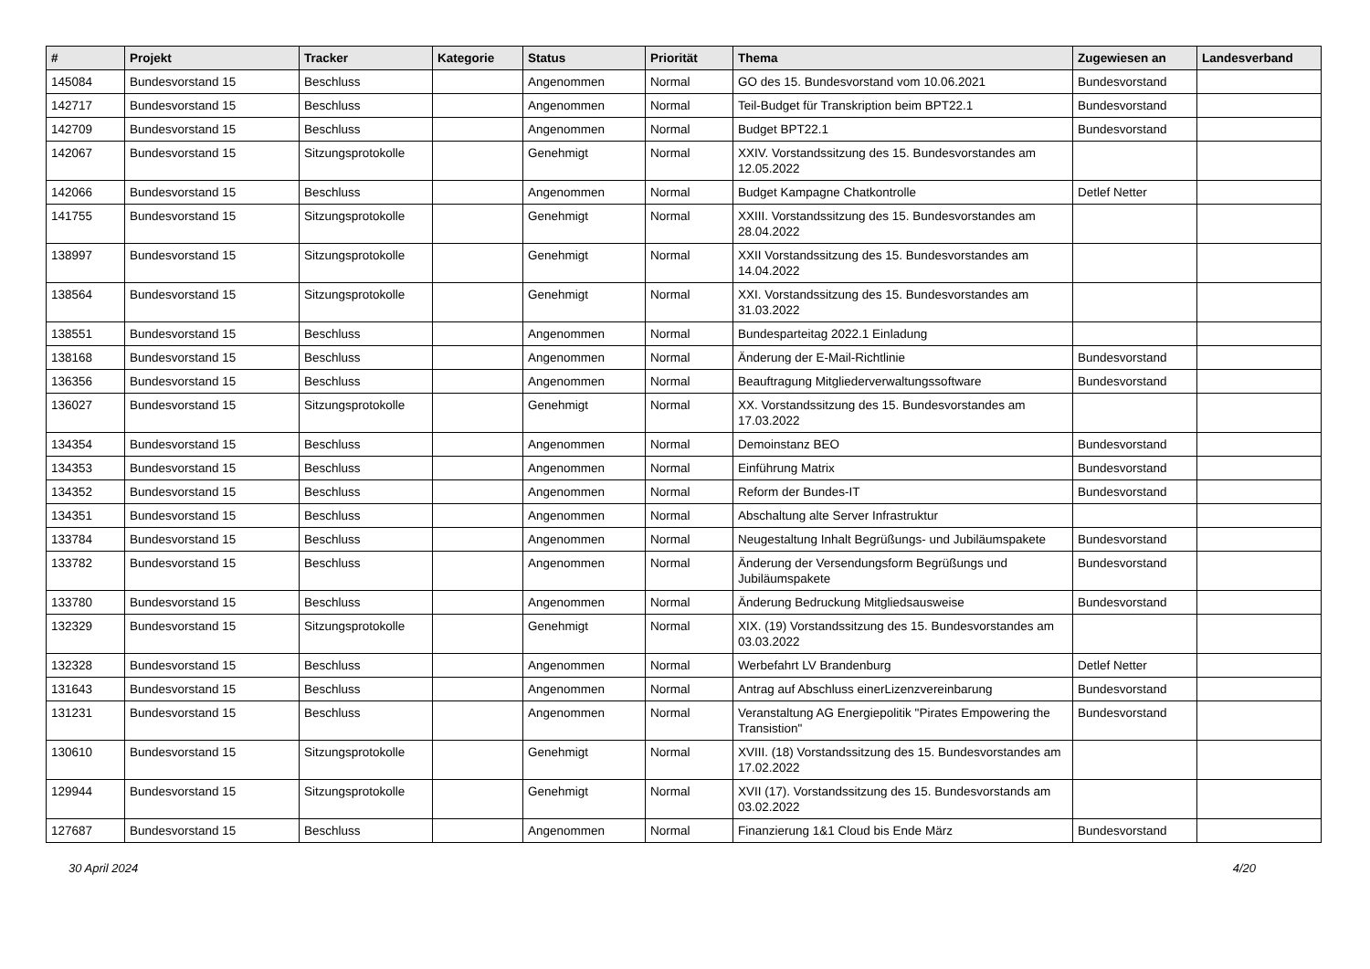| # | Projekt | Tracker | Kategorie | Status | Priorität | Thema | Zugewiesen an | Landesverband |
| --- | --- | --- | --- | --- | --- | --- | --- | --- |
| 145084 | Bundesvorstand 15 | Beschluss | | Angenommen | Normal | GO des 15. Bundesvorstand vom 10.06.2021 | Bundesvorstand | |
| 142717 | Bundesvorstand 15 | Beschluss | | Angenommen | Normal | Teil-Budget für Transkription beim BPT22.1 | Bundesvorstand | |
| 142709 | Bundesvorstand 15 | Beschluss | | Angenommen | Normal | Budget BPT22.1 | Bundesvorstand | |
| 142067 | Bundesvorstand 15 | Sitzungsprotokolle | | Genehmigt | Normal | XXIV. Vorstandssitzung des 15. Bundesvorstandes am 12.05.2022 | | |
| 142066 | Bundesvorstand 15 | Beschluss | | Angenommen | Normal | Budget Kampagne Chatkontrolle | Detlef Netter | |
| 141755 | Bundesvorstand 15 | Sitzungsprotokolle | | Genehmigt | Normal | XXIII. Vorstandssitzung des 15. Bundesvorstandes am 28.04.2022 | | |
| 138997 | Bundesvorstand 15 | Sitzungsprotokolle | | Genehmigt | Normal | XXII Vorstandssitzung des 15. Bundesvorstandes am 14.04.2022 | | |
| 138564 | Bundesvorstand 15 | Sitzungsprotokolle | | Genehmigt | Normal | XXI. Vorstandssitzung des 15. Bundesvorstandes am 31.03.2022 | | |
| 138551 | Bundesvorstand 15 | Beschluss | | Angenommen | Normal | Bundesparteitag 2022.1 Einladung | | |
| 138168 | Bundesvorstand 15 | Beschluss | | Angenommen | Normal | Änderung der E-Mail-Richtlinie | Bundesvorstand | |
| 136356 | Bundesvorstand 15 | Beschluss | | Angenommen | Normal | Beauftragung Mitgliederverwaltungssoftware | Bundesvorstand | |
| 136027 | Bundesvorstand 15 | Sitzungsprotokolle | | Genehmigt | Normal | XX. Vorstandssitzung des 15. Bundesvorstandes am 17.03.2022 | | |
| 134354 | Bundesvorstand 15 | Beschluss | | Angenommen | Normal | Demoinstanz BEO | Bundesvorstand | |
| 134353 | Bundesvorstand 15 | Beschluss | | Angenommen | Normal | Einführung Matrix | Bundesvorstand | |
| 134352 | Bundesvorstand 15 | Beschluss | | Angenommen | Normal | Reform der Bundes-IT | Bundesvorstand | |
| 134351 | Bundesvorstand 15 | Beschluss | | Angenommen | Normal | Abschaltung alte Server Infrastruktur | | |
| 133784 | Bundesvorstand 15 | Beschluss | | Angenommen | Normal | Neugestaltung Inhalt Begrüßungs- und Jubiläumspakete | Bundesvorstand | |
| 133782 | Bundesvorstand 15 | Beschluss | | Angenommen | Normal | Änderung der Versendungsform Begrüßungs und Jubiläumspakete | Bundesvorstand | |
| 133780 | Bundesvorstand 15 | Beschluss | | Angenommen | Normal | Änderung Bedruckung Mitgliedsausweise | Bundesvorstand | |
| 132329 | Bundesvorstand 15 | Sitzungsprotokolle | | Genehmigt | Normal | XIX. (19) Vorstandssitzung des 15. Bundesvorstandes am 03.03.2022 | | |
| 132328 | Bundesvorstand 15 | Beschluss | | Angenommen | Normal | Werbefahrt LV Brandenburg | Detlef Netter | |
| 131643 | Bundesvorstand 15 | Beschluss | | Angenommen | Normal | Antrag auf Abschluss einerLizenzvereinbarung | Bundesvorstand | |
| 131231 | Bundesvorstand 15 | Beschluss | | Angenommen | Normal | Veranstaltung AG Energiepolitik "Pirates Empowering the Transistion" | Bundesvorstand | |
| 130610 | Bundesvorstand 15 | Sitzungsprotokolle | | Genehmigt | Normal | XVIII. (18) Vorstandssitzung des 15. Bundesvorstandes am 17.02.2022 | | |
| 129944 | Bundesvorstand 15 | Sitzungsprotokolle | | Genehmigt | Normal | XVII (17). Vorstandssitzung des 15. Bundesvorstands am 03.02.2022 | | |
| 127687 | Bundesvorstand 15 | Beschluss | | Angenommen | Normal | Finanzierung 1&1 Cloud bis Ende März | Bundesvorstand | |
30 April 2024 4/20